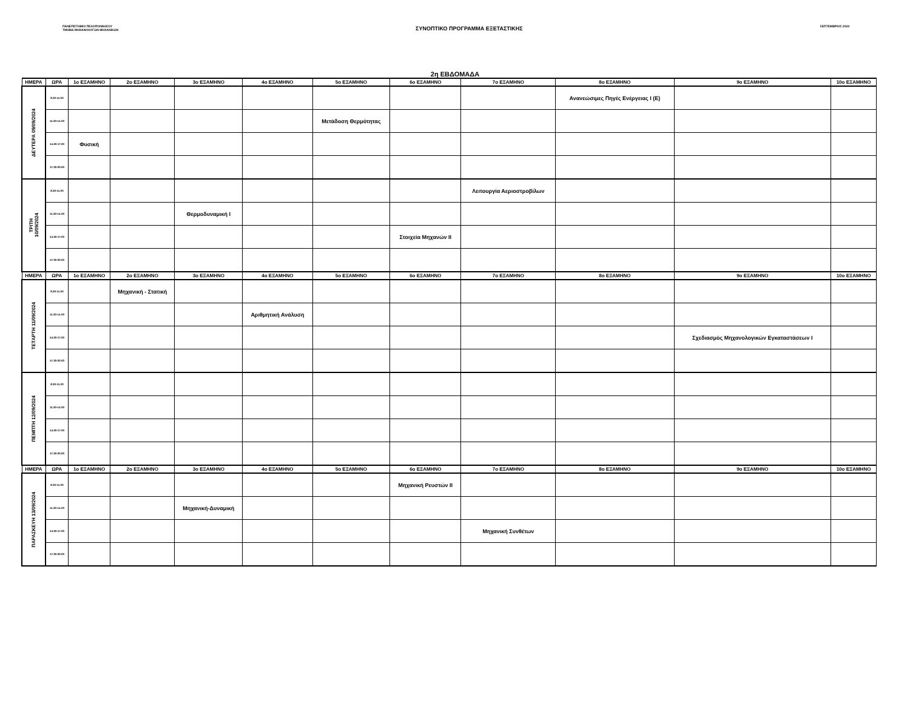ΠΑΝΕΠΙΣΤΗΜΙΟ ΠΕΛΟΠΟΝΝΗΣΟΥ
ΤΜΗΜΑ ΜΗΧΑΝΟΛΟΓΩΝ ΜΗΧΑΝΙΚΩΝ
ΣΥΝΟΠΤΙΚΟ ΠΡΟΓΡΑΜΜΑ ΕΞΕΤΑΣΤΙΚΗΣ
ΣΕΠΤΕΜΒΡΙΟΣ 2024
2η ΕΒΔΟΜΑΔΑ
| ΗΜΕΡΑ | ΩΡΑ | 1ο ΕΞΑΜΗΝΟ | 2ο ΕΞΑΜΗΝΟ | 3ο ΕΞΑΜΗΝΟ | 4ο ΕΞΑΜΗΝΟ | 5ο ΕΞΑΜΗΝΟ | 6ο ΕΞΑΜΗΝΟ | 7ο ΕΞΑΜΗΝΟ | 8ο ΕΞΑΜΗΝΟ | 9ο ΕΞΑΜΗΝΟ | 10ο ΕΞΑΜΗΝΟ |
| --- | --- | --- | --- | --- | --- | --- | --- | --- | --- | --- | --- |
| ΔΕΥΤΕΡΑ 09/09/2024 | 8.30-11.00 | | | | | | | | Ανανεώσιμες Πηγές Ενέργειας I (Ε) | | |
| | 11.30-14.00 | | | | | Μετάδοση Θερμότητας | | | | | |
| | 14.30-17.00 | Φυσική | | | | | | | | | |
| | 17.30-20.00 | | | | | | | | | | |
| ΤΡΙΤΗ 10/09/2024 | 8.30-11.00 | | | | | | | Λειτουργία Αεριοστροβίλων | | | |
| | 11.30-14.00 | | | Θερμοδυναμική Ι | | | | | | | |
| | 14.30-17.00 | | | | | | Στοιχεία Μηχανών ΙΙ | | | | |
| | 17.30-20.00 | | | | | | | | | | |
| ΗΜΕΡΑ | ΩΡΑ | 1ο ΕΞΑΜΗΝΟ | 2ο ΕΞΑΜΗΝΟ | 3ο ΕΞΑΜΗΝΟ | 4ο ΕΞΑΜΗΝΟ | 5ο ΕΞΑΜΗΝΟ | 6ο ΕΞΑΜΗΝΟ | 7ο ΕΞΑΜΗΝΟ | 8ο ΕΞΑΜΗΝΟ | 9ο ΕΞΑΜΗΝΟ | 10ο ΕΞΑΜΗΝΟ |
| ΤΕΤΑΡΤΗ 11/09/2024 | 8.30-11.00 | | Μηχανική - Στατική | | | | | | | | |
| | 11.30-14.00 | | | | Αριθμητική Ανάλυση | | | | | | |
| | 14.30-17.00 | | | | | | | | | Σχεδιασμός Μηχανολογικών Εγκαταστάσεων Ι | |
| | 17.30-20.00 | | | | | | | | | | |
| ΠΕΜΠΤΗ 12/09/2024 | 8.30-11.00 | | | | | | | | | | |
| | 11.30-14.00 | | | | | | | | | | |
| | 14.30-17.00 | | | | | | | | | | |
| | 17.30-20.00 | | | | | | | | | | |
| ΗΜΕΡΑ | ΩΡΑ | 1ο ΕΞΑΜΗΝΟ | 2ο ΕΞΑΜΗΝΟ | 3ο ΕΞΑΜΗΝΟ | 4ο ΕΞΑΜΗΝΟ | 5ο ΕΞΑΜΗΝΟ | 6ο ΕΞΑΜΗΝΟ | 7ο ΕΞΑΜΗΝΟ | 8ο ΕΞΑΜΗΝΟ | 9ο ΕΞΑΜΗΝΟ | 10ο ΕΞΑΜΗΝΟ |
| ΠΑΡΑΣΚΕΥΗ 13/09/2024 | 8.30-11.00 | | | | | | Μηχανική Ρευστών ΙΙ | | | | |
| | 11.30-14.00 | | | Μηχανική-Δυναμική | | | | | | | |
| | 14.30-17.00 | | | | | | | Μηχανική Συνθέτων | | | |
| | 17.30-20.00 | | | | | | | | | | |